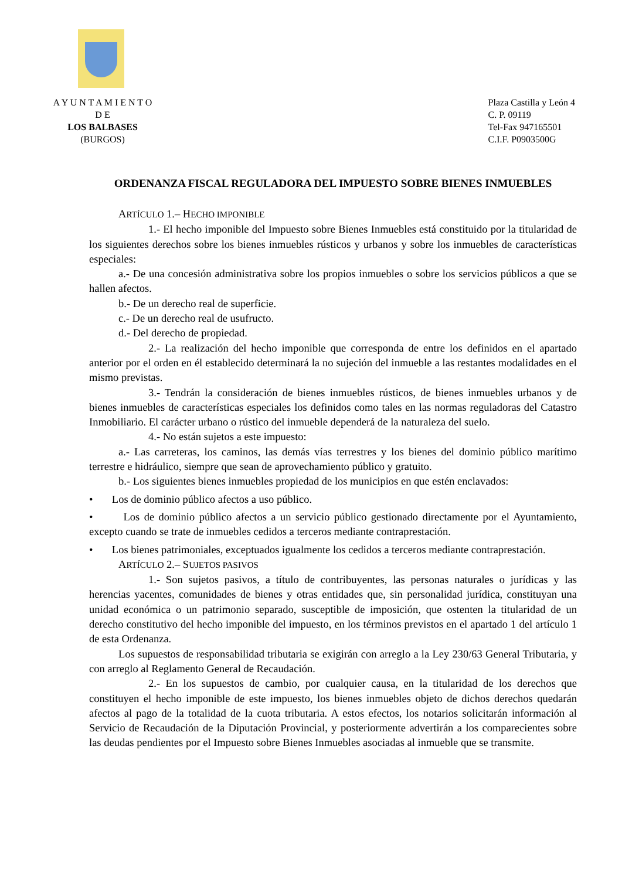A Y U N T A M I E N T O
D E
LOS BALBASES
(BURGOS)
Plaza Castilla y León 4
C. P. 09119
Tel-Fax 947165501
C.I.F. P0903500G
ORDENANZA FISCAL REGULADORA DEL IMPUESTO SOBRE BIENES INMUEBLES
ARTÍCULO 1.– HECHO IMPONIBLE
1.- El hecho imponible del Impuesto sobre Bienes Inmuebles está constituido por la titularidad de los siguientes derechos sobre los bienes inmuebles rústicos y urbanos y sobre los inmuebles de características especiales:
a.- De una concesión administrativa sobre los propios inmuebles o sobre los servicios públicos a que se hallen afectos.
b.- De un derecho real de superficie.
c.- De un derecho real de usufructo.
d.- Del derecho de propiedad.
2.- La realización del hecho imponible que corresponda de entre los definidos en el apartado anterior por el orden en él establecido determinará la no sujeción del inmueble a las restantes modalidades en el mismo previstas.
3.- Tendrán la consideración de bienes inmuebles rústicos, de bienes inmuebles urbanos y de bienes inmuebles de características especiales los definidos como tales en las normas reguladoras del Catastro Inmobiliario. El carácter urbano o rústico del inmueble dependerá de la naturaleza del suelo.
4.- No están sujetos a este impuesto:
a.- Las carreteras, los caminos, las demás vías terrestres y los bienes del dominio público marítimo terrestre e hidráulico, siempre que sean de aprovechamiento público y gratuito.
b.- Los siguientes bienes inmuebles propiedad de los municipios en que estén enclavados:
• Los de dominio público afectos a uso público.
• Los de dominio público afectos a un servicio público gestionado directamente por el Ayuntamiento, excepto cuando se trate de inmuebles cedidos a terceros mediante contraprestación.
• Los bienes patrimoniales, exceptuados igualmente los cedidos a terceros mediante contraprestación.
ARTÍCULO 2.– SUJETOS PASIVOS
1.- Son sujetos pasivos, a título de contribuyentes, las personas naturales o jurídicas y las herencias yacentes, comunidades de bienes y otras entidades que, sin personalidad jurídica, constituyan una unidad económica o un patrimonio separado, susceptible de imposición, que ostenten la titularidad de un derecho constitutivo del hecho imponible del impuesto, en los términos previstos en el apartado 1 del artículo 1 de esta Ordenanza.
Los supuestos de responsabilidad tributaria se exigirán con arreglo a la Ley 230/63 General Tributaria, y con arreglo al Reglamento General de Recaudación.
2.- En los supuestos de cambio, por cualquier causa, en la titularidad de los derechos que constituyen el hecho imponible de este impuesto, los bienes inmuebles objeto de dichos derechos quedarán afectos al pago de la totalidad de la cuota tributaria. A estos efectos, los notarios solicitarán información al Servicio de Recaudación de la Diputación Provincial, y posteriormente advertirán a los comparecientes sobre las deudas pendientes por el Impuesto sobre Bienes Inmuebles asociadas al inmueble que se transmite.